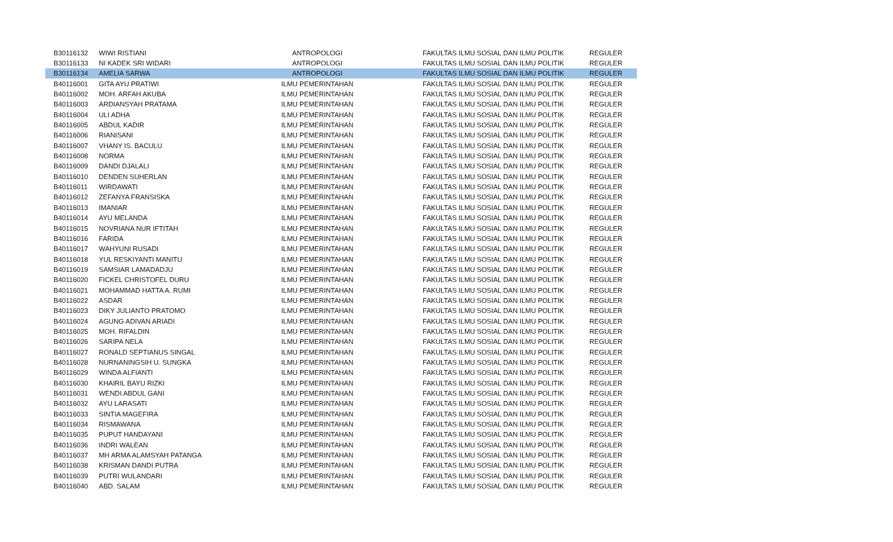| B30116132 | WIWI RISTIANI | ANTROPOLOGI | FAKULTAS ILMU SOSIAL DAN ILMU POLITIK | REGULER |
| B30116133 | NI KADEK SRI WIDARI | ANTROPOLOGI | FAKULTAS ILMU SOSIAL DAN ILMU POLITIK | REGULER |
| B30116134 | AMELIA SARWA | ANTROPOLOGI | FAKULTAS ILMU SOSIAL DAN ILMU POLITIK | REGULER |
| B40116001 | GITA AYU PRATIWI | ILMU PEMERINTAHAN | FAKULTAS ILMU SOSIAL DAN ILMU POLITIK | REGULER |
| B40116002 | MOH. ARFAH AKUBA | ILMU PEMERINTAHAN | FAKULTAS ILMU SOSIAL DAN ILMU POLITIK | REGULER |
| B40116003 | ARDIANSYAH PRATAMA | ILMU PEMERINTAHAN | FAKULTAS ILMU SOSIAL DAN ILMU POLITIK | REGULER |
| B40116004 | ULI ADHA | ILMU PEMERINTAHAN | FAKULTAS ILMU SOSIAL DAN ILMU POLITIK | REGULER |
| B40116005 | ABDUL KADIR | ILMU PEMERINTAHAN | FAKULTAS ILMU SOSIAL DAN ILMU POLITIK | REGULER |
| B40116006 | RIANISANI | ILMU PEMERINTAHAN | FAKULTAS ILMU SOSIAL DAN ILMU POLITIK | REGULER |
| B40116007 | VHANY IS. BACULU | ILMU PEMERINTAHAN | FAKULTAS ILMU SOSIAL DAN ILMU POLITIK | REGULER |
| B40116008 | NORMA | ILMU PEMERINTAHAN | FAKULTAS ILMU SOSIAL DAN ILMU POLITIK | REGULER |
| B40116009 | DANDI DJALALI | ILMU PEMERINTAHAN | FAKULTAS ILMU SOSIAL DAN ILMU POLITIK | REGULER |
| B40116010 | DENDEN SUHERLAN | ILMU PEMERINTAHAN | FAKULTAS ILMU SOSIAL DAN ILMU POLITIK | REGULER |
| B40116011 | WIRDAWATI | ILMU PEMERINTAHAN | FAKULTAS ILMU SOSIAL DAN ILMU POLITIK | REGULER |
| B40116012 | ZEFANYA FRANSISKA | ILMU PEMERINTAHAN | FAKULTAS ILMU SOSIAL DAN ILMU POLITIK | REGULER |
| B40116013 | IMANIAR | ILMU PEMERINTAHAN | FAKULTAS ILMU SOSIAL DAN ILMU POLITIK | REGULER |
| B40116014 | AYU MELANDA | ILMU PEMERINTAHAN | FAKULTAS ILMU SOSIAL DAN ILMU POLITIK | REGULER |
| B40116015 | NOVRIANA NUR IFTITAH | ILMU PEMERINTAHAN | FAKULTAS ILMU SOSIAL DAN ILMU POLITIK | REGULER |
| B40116016 | FARIDA | ILMU PEMERINTAHAN | FAKULTAS ILMU SOSIAL DAN ILMU POLITIK | REGULER |
| B40116017 | WAHYUNI RUSADI | ILMU PEMERINTAHAN | FAKULTAS ILMU SOSIAL DAN ILMU POLITIK | REGULER |
| B40116018 | YUL RESKIYANTI MANITU | ILMU PEMERINTAHAN | FAKULTAS ILMU SOSIAL DAN ILMU POLITIK | REGULER |
| B40116019 | SAMSIAR LAMADADJU | ILMU PEMERINTAHAN | FAKULTAS ILMU SOSIAL DAN ILMU POLITIK | REGULER |
| B40116020 | FICKEL CHRISTOFEL DURU | ILMU PEMERINTAHAN | FAKULTAS ILMU SOSIAL DAN ILMU POLITIK | REGULER |
| B40116021 | MOHAMMAD HATTA A. RUMI | ILMU PEMERINTAHAN | FAKULTAS ILMU SOSIAL DAN ILMU POLITIK | REGULER |
| B40116022 | ASDAR | ILMU PEMERINTAHAN | FAKULTAS ILMU SOSIAL DAN ILMU POLITIK | REGULER |
| B40116023 | DIKY JULIANTO PRATOMO | ILMU PEMERINTAHAN | FAKULTAS ILMU SOSIAL DAN ILMU POLITIK | REGULER |
| B40116024 | AGUNG ADIVAN ARIADI | ILMU PEMERINTAHAN | FAKULTAS ILMU SOSIAL DAN ILMU POLITIK | REGULER |
| B40116025 | MOH. RIFALDIN | ILMU PEMERINTAHAN | FAKULTAS ILMU SOSIAL DAN ILMU POLITIK | REGULER |
| B40116026 | SARIPA NELA | ILMU PEMERINTAHAN | FAKULTAS ILMU SOSIAL DAN ILMU POLITIK | REGULER |
| B40116027 | RONALD SEPTIANUS SINGAL | ILMU PEMERINTAHAN | FAKULTAS ILMU SOSIAL DAN ILMU POLITIK | REGULER |
| B40116028 | NURNANINGSIH U. SUNGKA | ILMU PEMERINTAHAN | FAKULTAS ILMU SOSIAL DAN ILMU POLITIK | REGULER |
| B40116029 | WINDA ALFIANTI | ILMU PEMERINTAHAN | FAKULTAS ILMU SOSIAL DAN ILMU POLITIK | REGULER |
| B40116030 | KHAIRIL BAYU RIZKI | ILMU PEMERINTAHAN | FAKULTAS ILMU SOSIAL DAN ILMU POLITIK | REGULER |
| B40116031 | WENDI ABDUL GANI | ILMU PEMERINTAHAN | FAKULTAS ILMU SOSIAL DAN ILMU POLITIK | REGULER |
| B40116032 | AYU LARASATI | ILMU PEMERINTAHAN | FAKULTAS ILMU SOSIAL DAN ILMU POLITIK | REGULER |
| B40116033 | SINTIA MAGEFIRA | ILMU PEMERINTAHAN | FAKULTAS ILMU SOSIAL DAN ILMU POLITIK | REGULER |
| B40116034 | RISMAWANA | ILMU PEMERINTAHAN | FAKULTAS ILMU SOSIAL DAN ILMU POLITIK | REGULER |
| B40116035 | PUPUT HANDAYANI | ILMU PEMERINTAHAN | FAKULTAS ILMU SOSIAL DAN ILMU POLITIK | REGULER |
| B40116036 | INDRI WALEAN | ILMU PEMERINTAHAN | FAKULTAS ILMU SOSIAL DAN ILMU POLITIK | REGULER |
| B40116037 | MH ARMA ALAMSYAH PATANGA | ILMU PEMERINTAHAN | FAKULTAS ILMU SOSIAL DAN ILMU POLITIK | REGULER |
| B40116038 | KRISMAN DANDI PUTRA | ILMU PEMERINTAHAN | FAKULTAS ILMU SOSIAL DAN ILMU POLITIK | REGULER |
| B40116039 | PUTRI WULANDARI | ILMU PEMERINTAHAN | FAKULTAS ILMU SOSIAL DAN ILMU POLITIK | REGULER |
| B40116040 | ABD. SALAM | ILMU PEMERINTAHAN | FAKULTAS ILMU SOSIAL DAN ILMU POLITIK | REGULER |